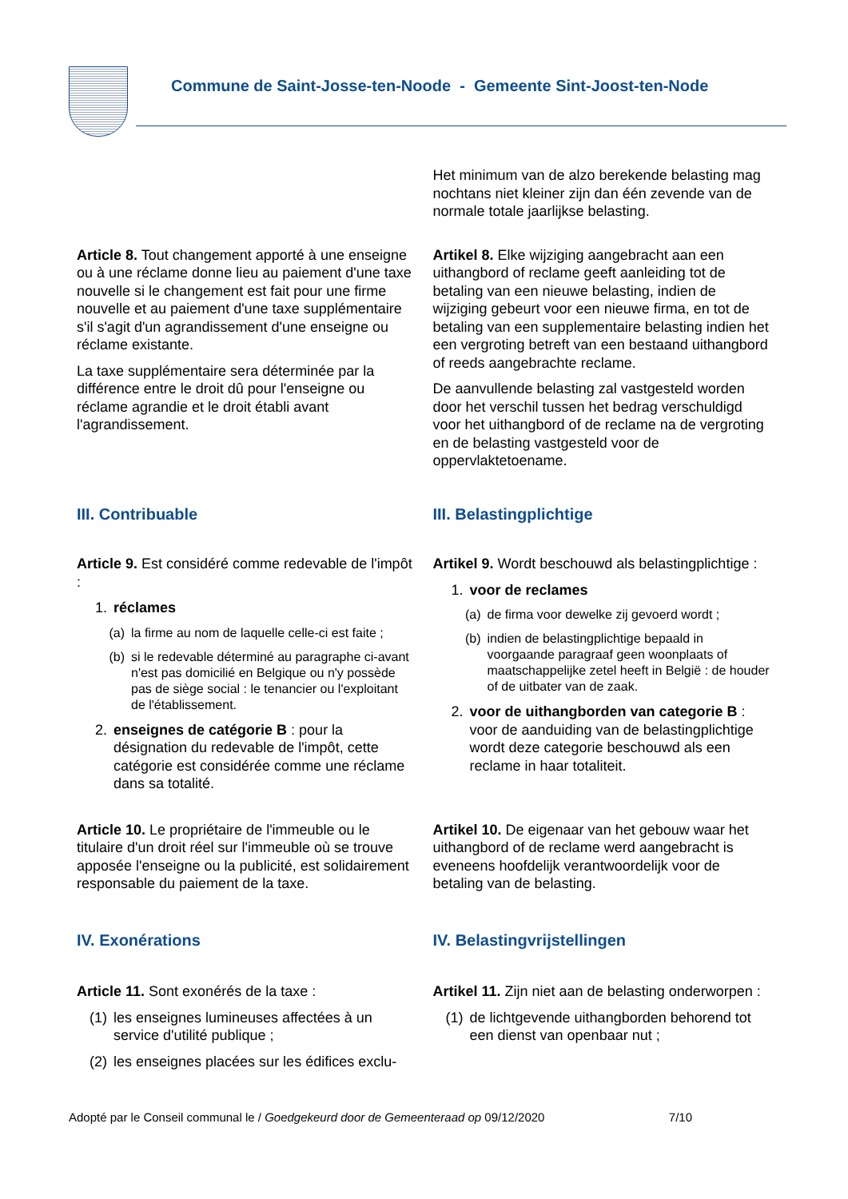Commune de Saint-Josse-ten-Noode - Gemeente Sint-Joost-ten-Node
Het minimum van de alzo berekende belasting mag nochtans niet kleiner zijn dan één zevende van de normale totale jaarlijkse belasting.
Article 8. Tout changement apporté à une enseigne ou à une réclame donne lieu au paiement d'une taxe nouvelle si le changement est fait pour une firme nouvelle et au paiement d'une taxe supplémentaire s'il s'agit d'un agrandissement d'une enseigne ou réclame existante.
La taxe supplémentaire sera déterminée par la différence entre le droit dû pour l'enseigne ou réclame agrandie et le droit établi avant l'agrandissement.
Artikel 8. Elke wijziging aangebracht aan een uithangbord of reclame geeft aanleiding tot de betaling van een nieuwe belasting, indien de wijziging gebeurt voor een nieuwe firma, en tot de betaling van een supplementaire belasting indien het een vergroting betreft van een bestaand uithangbord of reeds aangebrachte reclame.
De aanvullende belasting zal vastgesteld worden door het verschil tussen het bedrag verschuldigd voor het uithangbord of de reclame na de vergroting en de belasting vastgesteld voor de oppervlaktetoename.
III. Contribuable III. Belastingplichtige
Article 9. Est considéré comme redevable de l'impôt :
1. réclames
(a) la firme au nom de laquelle celle-ci est faite ;
(b) si le redevable déterminé au paragraphe ci-avant n'est pas domicilié en Belgique ou n'y possède pas de siège social : le tenancier ou l'exploitant de l'établissement.
2. enseignes de catégorie B : pour la désignation du redevable de l'impôt, cette catégorie est considérée comme une réclame dans sa totalité.
Artikel 9. Wordt beschouwd als belastingplichtige :
1. voor de reclames
(a) de firma voor dewelke zij gevoerd wordt ;
(b) indien de belastingplichtige bepaald in voorgaande paragraaf geen woonplaats of maatschappelijke zetel heeft in België : de houder of de uitbater van de zaak.
2. voor de uithangborden van categorie B : voor de aanduiding van de belastingplichtige wordt deze categorie beschouwd als een reclame in haar totaliteit.
Article 10. Le propriétaire de l'immeuble ou le titulaire d'un droit réel sur l'immeuble où se trouve apposée l'enseigne ou la publicité, est solidairement responsable du paiement de la taxe.
Artikel 10. De eigenaar van het gebouw waar het uithangbord of de reclame werd aangebracht is eveneens hoofdelijk verantwoordelijk voor de betaling van de belasting.
IV. Exonérations IV. Belastingvrijstellingen
Article 11. Sont exonérés de la taxe :
(1) les enseignes lumineuses affectées à un service d'utilité publique ;
(2) les enseignes placées sur les édifices exclu-
Artikel 11. Zijn niet aan de belasting onderworpen :
(1) de lichtgevende uithangborden behorend tot een dienst van openbaar nut ;
Adopté par le Conseil communal le / Goedgekeurd door de Gemeenteraad op 09/12/2020 7/10